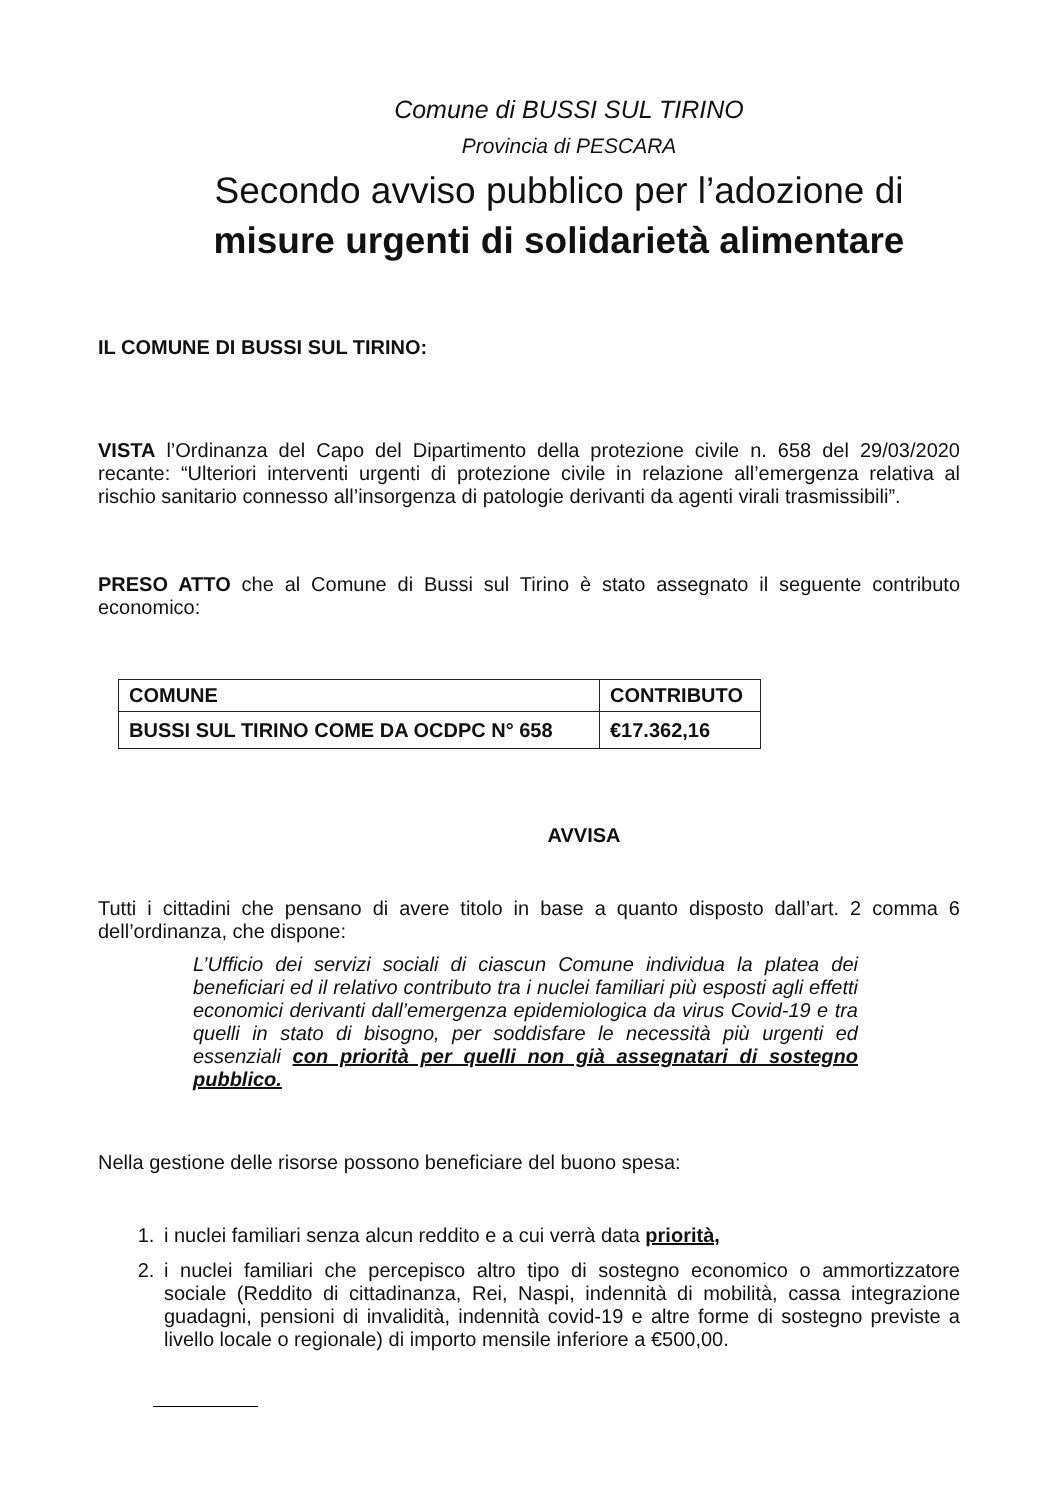Comune di BUSSI SUL TIRINO
Provincia di PESCARA
Secondo avviso pubblico per l’adozione di
misure urgenti di solidarietà alimentare
IL COMUNE DI BUSSI SUL TIRINO:
VISTA l’Ordinanza del Capo del Dipartimento della protezione civile n. 658 del 29/03/2020 recante: “Ulteriori interventi urgenti di protezione civile in relazione all’emergenza relativa al rischio sanitario connesso all’insorgenza di patologie derivanti da agenti virali trasmissibili”.
PRESO ATTO che al Comune di Bussi sul Tirino è stato assegnato il seguente contributo economico:
| COMUNE | CONTRIBUTO |
| --- | --- |
| BUSSI SUL TIRINO COME DA OCDPC N° 658 | €17.362,16 |
AVVISA
Tutti i cittadini che pensano di avere titolo in base a quanto disposto dall’art. 2 comma 6 dell’ordinanza, che dispone:
L’Ufficio dei servizi sociali di ciascun Comune individua la platea dei beneficiari ed il relativo contributo tra i nuclei familiari più esposti agli effetti economici derivanti dall’emergenza epidemiologica da virus Covid-19 e tra quelli in stato di bisogno, per soddisfare le necessità più urgenti ed essenziali con priorità per quelli non già assegnatari di sostegno pubblico.
Nella gestione delle risorse possono beneficiare del buono spesa:
1. i nuclei familiari senza alcun reddito e a cui verrà data priorità,
2. i nuclei familiari che percepisco altro tipo di sostegno economico o ammortizzatore sociale (Reddito di cittadinanza, Rei, Naspi, indennità di mobilità, cassa integrazione guadagni, pensioni di invalidità, indennità covid-19 e altre forme di sostegno previste a livello locale o regionale) di importo mensile inferiore a €500,00.